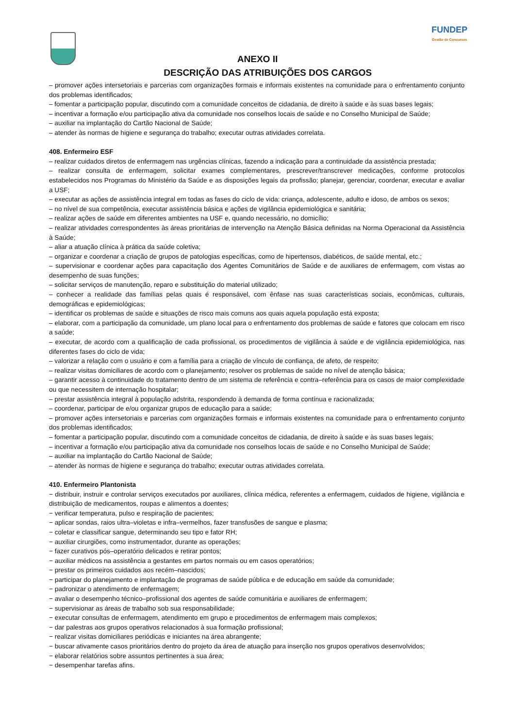FUNDEP
Gestão de Concursos
ANEXO II
DESCRIÇÃO DAS ATRIBUIÇÕES DOS CARGOS
– promover ações intersetoriais e parcerias com organizações formais e informais existentes na comunidade para o enfrentamento conjunto dos problemas identificados;
– fomentar a participação popular, discutindo com a comunidade conceitos de cidadania, de direito à saúde e às suas bases legais;
– incentivar a formação e/ou participação ativa da comunidade nos conselhos locais de saúde e no Conselho Municipal de Saúde;
– auxiliar na implantação do Cartão Nacional de Saúde;
– atender às normas de higiene e segurança do trabalho; executar outras atividades correlata.
408. Enfermeiro ESF
– realizar cuidados diretos de enfermagem nas urgências clínicas, fazendo a indicação para a continuidade da assistência prestada;
– realizar consulta de enfermagem, solicitar exames complementares, prescrever/transcrever medicações, conforme protocolos estabelecidos nos Programas do Ministério da Saúde e as disposições legais da profissão; planejar, gerenciar, coordenar, executar e avaliar a USF;
– executar as ações de assistência integral em todas as fases do ciclo de vida: criança, adolescente, adulto e idoso, de ambos os sexos;
– no nível de sua competência, executar assistência básica e ações de vigilância epidemiológica e sanitária;
– realizar ações de saúde em diferentes ambientes na USF e, quando necessário, no domicílio;
– realizar atividades correspondentes às áreas prioritárias de intervenção na Atenção Básica definidas na Norma Operacional da Assistência à Saúde;
– aliar a atuação clínica à prática da saúde coletiva;
– organizar e coordenar a criação de grupos de patologias específicas, como de hipertensos, diabéticos, de saúde mental, etc.;
– supervisionar e coordenar ações para capacitação dos Agentes Comunitários de Saúde e de auxiliares de enfermagem, com vistas ao desempenho de suas funções;
– solicitar serviços de manutenção, reparo e substituição do material utilizado;
– conhecer a realidade das famílias pelas quais é responsável, com ênfase nas suas características sociais, econômicas, culturais, demográficas e epidemiológicas;
– identificar os problemas de saúde e situações de risco mais comuns aos quais aquela população está exposta;
– elaborar, com a participação da comunidade, um plano local para o enfrentamento dos problemas de saúde e fatores que colocam em risco a saúde;
– executar, de acordo com a qualificação de cada profissional, os procedimentos de vigilância à saúde e de vigilância epidemiológica, nas diferentes fases do ciclo de vida;
– valorizar a relação com o usuário e com a família para a criação de vínculo de confiança, de afeto, de respeito;
– realizar visitas domiciliares de acordo com o planejamento; resolver os problemas de saúde no nível de atenção básica;
– garantir acesso à continuidade do tratamento dentro de um sistema de referência e contra–referência para os casos de maior complexidade ou que necessitem de internação hospitalar;
– prestar assistência integral à população adstrita, respondendo à demanda de forma contínua e racionalizada;
– coordenar, participar de e/ou organizar grupos de educação para a saúde;
– promover ações intersetoriais e parcerias com organizações formais e informais existentes na comunidade para o enfrentamento conjunto dos problemas identificados;
– fomentar a participação popular, discutindo com a comunidade conceitos de cidadania, de direito à saúde e às suas bases legais;
– incentivar a formação e/ou participação ativa da comunidade nos conselhos locais de saúde e no Conselho Municipal de Saúde;
– auxiliar na implantação do Cartão Nacional de Saúde;
– atender às normas de higiene e segurança do trabalho; executar outras atividades correlata.
410. Enfermeiro Plantonista
− distribuir, instruir e controlar serviços executados por auxiliares, clínica médica, referentes a enfermagem, cuidados de higiene, vigilância e distribuição de medicamentos, roupas e alimentos a doentes;
− verificar temperatura, pulso e respiração de pacientes;
− aplicar sondas, raios ultra–violetas e infra–vermelhos, fazer transfusões de sangue e plasma;
− coletar e classificar sangue, determinando seu tipo e fator RH;
− auxiliar cirurgiões, como instrumentador, durante as operações;
− fazer curativos pós–operatório delicados e retirar pontos;
− auxiliar médicos na assistência a gestantes em partos normais ou em casos operatórios;
− prestar os primeiros cuidados aos recém–nascidos;
− participar do planejamento e implantação de programas de saúde pública e de educação em saúde da comunidade;
− padronizar o atendimento de enfermagem;
− avaliar o desempenho técnico–profissional dos agentes de saúde comunitária e auxiliares de enfermagem;
− supervisionar as áreas de trabalho sob sua responsabilidade;
− executar consultas de enfermagem, atendimento em grupo e procedimentos de enfermagem mais complexos;
− dar palestras aos grupos operativos relacionados à sua formação profissional;
− realizar visitas domiciliares periódicas e iniciantes na área abrangente;
− buscar ativamente casos prioritários dentro do projeto da área de atuação para inserção nos grupos operativos desenvolvidos;
− elaborar relatórios sobre assuntos pertinentes a sua área;
− desempenhar tarefas afins.